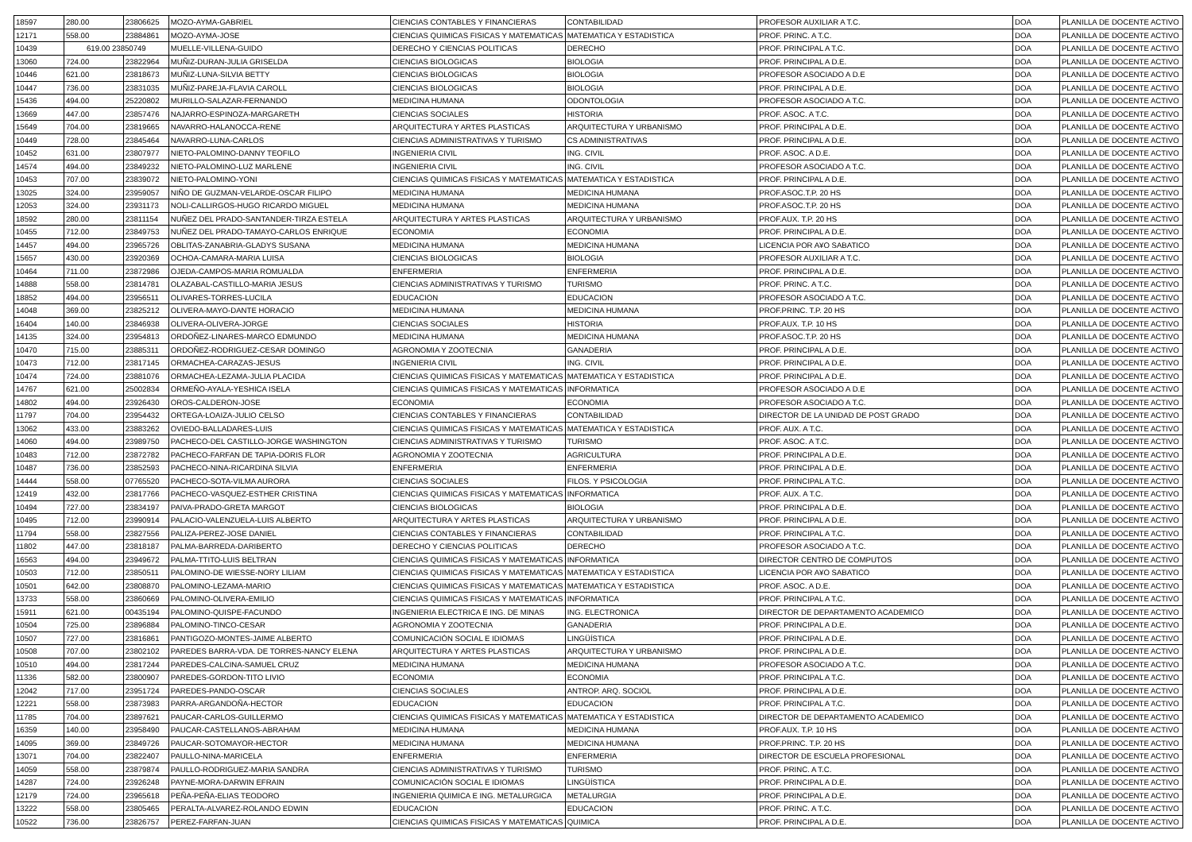| 18597 | 280.00 | 23806625 | MOZO-AYMA-GABRIEL | CIENCIAS CONTABLES Y FINANCIERAS | CONTABILIDAD | PROFESOR AUXILIAR A T.C. | DOA | PLANILLA DE DOCENTE ACTIVO |
| 12171 | 558.00 | 23884861 | MOZO-AYMA-JOSE | CIENCIAS QUIMICAS FISICAS Y MATEMATICAS | MATEMATICA Y ESTADISTICA | PROF. PRINC. A T.C. | DOA | PLANILLA DE DOCENTE ACTIVO |
| 10439 | 619.00 23850749 | | MUELLE-VILLENA-GUIDO | DERECHO Y CIENCIAS POLITICAS | DERECHO | PROF. PRINCIPAL A T.C. | DOA | PLANILLA DE DOCENTE ACTIVO |
| 13060 | 724.00 | 23822964 | MUÑIZ-DURAN-JULIA GRISELDA | CIENCIAS BIOLOGICAS | BIOLOGIA | PROF. PRINCIPAL A D.E. | DOA | PLANILLA DE DOCENTE ACTIVO |
| 10446 | 621.00 | 23818673 | MUÑIZ-LUNA-SILVIA BETTY | CIENCIAS BIOLOGICAS | BIOLOGIA | PROFESOR ASOCIADO A D.E | DOA | PLANILLA DE DOCENTE ACTIVO |
| 10447 | 736.00 | 23831035 | MUÑIZ-PAREJA-FLAVIA CAROLL | CIENCIAS BIOLOGICAS | BIOLOGIA | PROF. PRINCIPAL A D.E. | DOA | PLANILLA DE DOCENTE ACTIVO |
| 15436 | 494.00 | 25220802 | MURILLO-SALAZAR-FERNANDO | MEDICINA HUMANA | ODONTOLOGIA | PROFESOR ASOCIADO A T.C. | DOA | PLANILLA DE DOCENTE ACTIVO |
| 13669 | 447.00 | 23857476 | NAJARRO-ESPINOZA-MARGARETH | CIENCIAS SOCIALES | HISTORIA | PROF. ASOC. A T.C. | DOA | PLANILLA DE DOCENTE ACTIVO |
| 15649 | 704.00 | 23819665 | NAVARRO-HALANOCCA-RENE | ARQUITECTURA Y ARTES PLASTICAS | ARQUITECTURA Y URBANISMO | PROF. PRINCIPAL A D.E. | DOA | PLANILLA DE DOCENTE ACTIVO |
| 10449 | 728.00 | 23845464 | NAVARRO-LUNA-CARLOS | CIENCIAS ADMINISTRATIVAS Y TURISMO | CS ADMINISTRATIVAS | PROF. PRINCIPAL A D.E. | DOA | PLANILLA DE DOCENTE ACTIVO |
| 10452 | 631.00 | 23807977 | NIETO-PALOMINO-DANNY TEOFILO | INGENIERIA CIVIL | ING. CIVIL | PROF. ASOC. A D.E. | DOA | PLANILLA DE DOCENTE ACTIVO |
| 14574 | 494.00 | 23849232 | NIETO-PALOMINO-LUZ MARLENE | INGENIERIA CIVIL | ING. CIVIL | PROFESOR ASOCIADO A T.C. | DOA | PLANILLA DE DOCENTE ACTIVO |
| 10453 | 707.00 | 23839072 | NIETO-PALOMINO-YONI | CIENCIAS QUIMICAS FISICAS Y MATEMATICAS | MATEMATICA Y ESTADISTICA | PROF. PRINCIPAL A D.E. | DOA | PLANILLA DE DOCENTE ACTIVO |
| 13025 | 324.00 | 23959057 | NIÑO DE GUZMAN-VELARDE-OSCAR FILIPO | MEDICINA HUMANA | MEDICINA HUMANA | PROF.ASOC.T.P. 20 HS | DOA | PLANILLA DE DOCENTE ACTIVO |
| 12053 | 324.00 | 23931173 | NOLI-CALLIRGOS-HUGO RICARDO MIGUEL | MEDICINA HUMANA | MEDICINA HUMANA | PROF.ASOC.T.P. 20 HS | DOA | PLANILLA DE DOCENTE ACTIVO |
| 18592 | 280.00 | 23811154 | NUÑEZ DEL PRADO-SANTANDER-TIRZA ESTELA | ARQUITECTURA Y ARTES PLASTICAS | ARQUITECTURA Y URBANISMO | PROF.AUX. T.P. 20 HS | DOA | PLANILLA DE DOCENTE ACTIVO |
| 10455 | 712.00 | 23849753 | NUÑEZ DEL PRADO-TAMAYO-CARLOS ENRIQUE | ECONOMIA | ECONOMIA | PROF. PRINCIPAL A D.E. | DOA | PLANILLA DE DOCENTE ACTIVO |
| 14457 | 494.00 | 23965726 | OBLITAS-ZANABRIA-GLADYS SUSANA | MEDICINA HUMANA | MEDICINA HUMANA | LICENCIA POR A¥O SABATICO | DOA | PLANILLA DE DOCENTE ACTIVO |
| 15657 | 430.00 | 23920369 | OCHOA-CAMARA-MARIA LUISA | CIENCIAS BIOLOGICAS | BIOLOGIA | PROFESOR AUXILIAR A T.C. | DOA | PLANILLA DE DOCENTE ACTIVO |
| 10464 | 711.00 | 23872986 | OJEDA-CAMPOS-MARIA ROMUALDA | ENFERMERIA | ENFERMERIA | PROF. PRINCIPAL A D.E. | DOA | PLANILLA DE DOCENTE ACTIVO |
| 14888 | 558.00 | 23814781 | OLAZABAL-CASTILLO-MARIA JESUS | CIENCIAS ADMINISTRATIVAS Y TURISMO | TURISMO | PROF. PRINC. A T.C. | DOA | PLANILLA DE DOCENTE ACTIVO |
| 18852 | 494.00 | 23956511 | OLIVARES-TORRES-LUCILA | EDUCACION | EDUCACION | PROFESOR ASOCIADO A T.C. | DOA | PLANILLA DE DOCENTE ACTIVO |
| 14048 | 369.00 | 23825212 | OLIVERA-MAYO-DANTE HORACIO | MEDICINA HUMANA | MEDICINA HUMANA | PROF.PRINC. T.P. 20 HS | DOA | PLANILLA DE DOCENTE ACTIVO |
| 16404 | 140.00 | 23846938 | OLIVERA-OLIVERA-JORGE | CIENCIAS SOCIALES | HISTORIA | PROF.AUX. T.P. 10 HS | DOA | PLANILLA DE DOCENTE ACTIVO |
| 14135 | 324.00 | 23954813 | ORDOÑEZ-LINARES-MARCO EDMUNDO | MEDICINA HUMANA | MEDICINA HUMANA | PROF.ASOC.T.P. 20 HS | DOA | PLANILLA DE DOCENTE ACTIVO |
| 10470 | 715.00 | 23885311 | ORDOÑEZ-RODRIGUEZ-CESAR DOMINGO | AGRONOMIA Y ZOOTECNIA | GANADERIA | PROF. PRINCIPAL A D.E. | DOA | PLANILLA DE DOCENTE ACTIVO |
| 10473 | 712.00 | 23817145 | ORMACHEA-CARAZAS-JESUS | INGENIERIA CIVIL | ING. CIVIL | PROF. PRINCIPAL A D.E. | DOA | PLANILLA DE DOCENTE ACTIVO |
| 10474 | 724.00 | 23881076 | ORMACHEA-LEZAMA-JULIA PLACIDA | CIENCIAS QUIMICAS FISICAS Y MATEMATICAS | MATEMATICA Y ESTADISTICA | PROF. PRINCIPAL A D.E. | DOA | PLANILLA DE DOCENTE ACTIVO |
| 14767 | 621.00 | 25002834 | ORMEÑO-AYALA-YESHICA ISELA | CIENCIAS QUIMICAS FISICAS Y MATEMATICAS | INFORMATICA | PROFESOR ASOCIADO A D.E | DOA | PLANILLA DE DOCENTE ACTIVO |
| 14802 | 494.00 | 23926430 | OROS-CALDERON-JOSE | ECONOMIA | ECONOMIA | PROFESOR ASOCIADO A T.C. | DOA | PLANILLA DE DOCENTE ACTIVO |
| 11797 | 704.00 | 23954432 | ORTEGA-LOAIZA-JULIO CELSO | CIENCIAS CONTABLES Y FINANCIERAS | CONTABILIDAD | DIRECTOR DE LA UNIDAD DE POST GRADO | DOA | PLANILLA DE DOCENTE ACTIVO |
| 13062 | 433.00 | 23883262 | OVIEDO-BALLADARES-LUIS | CIENCIAS QUIMICAS FISICAS Y MATEMATICAS | MATEMATICA Y ESTADISTICA | PROF. AUX. A T.C. | DOA | PLANILLA DE DOCENTE ACTIVO |
| 14060 | 494.00 | 23989750 | PACHECO-DEL CASTILLO-JORGE WASHINGTON | CIENCIAS ADMINISTRATIVAS Y TURISMO | TURISMO | PROF. ASOC. A T.C. | DOA | PLANILLA DE DOCENTE ACTIVO |
| 10483 | 712.00 | 23872782 | PACHECO-FARFAN DE TAPIA-DORIS FLOR | AGRONOMIA Y ZOOTECNIA | AGRICULTURA | PROF. PRINCIPAL A D.E. | DOA | PLANILLA DE DOCENTE ACTIVO |
| 10487 | 736.00 | 23852593 | PACHECO-NINA-RICARDINA SILVIA | ENFERMERIA | ENFERMERIA | PROF. PRINCIPAL A D.E. | DOA | PLANILLA DE DOCENTE ACTIVO |
| 14444 | 558.00 | 07765520 | PACHECO-SOTA-VILMA AURORA | CIENCIAS SOCIALES | FILOS. Y PSICOLOGIA | PROF. PRINCIPAL A T.C. | DOA | PLANILLA DE DOCENTE ACTIVO |
| 12419 | 432.00 | 23817766 | PACHECO-VASQUEZ-ESTHER CRISTINA | CIENCIAS QUIMICAS FISICAS Y MATEMATICAS | INFORMATICA | PROF. AUX. A T.C. | DOA | PLANILLA DE DOCENTE ACTIVO |
| 10494 | 727.00 | 23834197 | PAIVA-PRADO-GRETA MARGOT | CIENCIAS BIOLOGICAS | BIOLOGIA | PROF. PRINCIPAL A D.E. | DOA | PLANILLA DE DOCENTE ACTIVO |
| 10495 | 712.00 | 23990914 | PALACIO-VALENZUELA-LUIS ALBERTO | ARQUITECTURA Y ARTES PLASTICAS | ARQUITECTURA Y URBANISMO | PROF. PRINCIPAL A D.E. | DOA | PLANILLA DE DOCENTE ACTIVO |
| 11794 | 558.00 | 23827556 | PALIZA-PEREZ-JOSE DANIEL | CIENCIAS CONTABLES Y FINANCIERAS | CONTABILIDAD | PROF. PRINCIPAL A T.C. | DOA | PLANILLA DE DOCENTE ACTIVO |
| 11802 | 447.00 | 23818187 | PALMA-BARREDA-DARIBERTO | DERECHO Y CIENCIAS POLITICAS | DERECHO | PROFESOR ASOCIADO A T.C. | DOA | PLANILLA DE DOCENTE ACTIVO |
| 16563 | 494.00 | 23949672 | PALMA-TTITO-LUIS BELTRAN | CIENCIAS QUIMICAS FISICAS Y MATEMATICAS | INFORMATICA | DIRECTOR CENTRO DE COMPUTOS | DOA | PLANILLA DE DOCENTE ACTIVO |
| 10503 | 712.00 | 23850511 | PALOMINO-DE WIESSE-NORY LILIAM | CIENCIAS QUIMICAS FISICAS Y MATEMATICAS | MATEMATICA Y ESTADISTICA | LICENCIA POR A¥O SABATICO | DOA | PLANILLA DE DOCENTE ACTIVO |
| 10501 | 642.00 | 23808870 | PALOMINO-LEZAMA-MARIO | CIENCIAS QUIMICAS FISICAS Y MATEMATICAS | MATEMATICA Y ESTADISTICA | PROF. ASOC. A D.E. | DOA | PLANILLA DE DOCENTE ACTIVO |
| 13733 | 558.00 | 23860669 | PALOMINO-OLIVERA-EMILIO | CIENCIAS QUIMICAS FISICAS Y MATEMATICAS | INFORMATICA | PROF. PRINCIPAL A T.C. | DOA | PLANILLA DE DOCENTE ACTIVO |
| 15911 | 621.00 | 00435194 | PALOMINO-QUISPE-FACUNDO | INGENIERIA ELECTRICA E ING. DE MINAS | ING. ELECTRONICA | DIRECTOR DE DEPARTAMENTO ACADEMICO | DOA | PLANILLA DE DOCENTE ACTIVO |
| 10504 | 725.00 | 23896884 | PALOMINO-TINCO-CESAR | AGRONOMIA Y ZOOTECNIA | GANADERIA | PROF. PRINCIPAL A D.E. | DOA | PLANILLA DE DOCENTE ACTIVO |
| 10507 | 727.00 | 23816861 | PANTIGOZO-MONTES-JAIME ALBERTO | COMUNICACIÓN SOCIAL E IDIOMAS | LINGÜÍSTICA | PROF. PRINCIPAL A D.E. | DOA | PLANILLA DE DOCENTE ACTIVO |
| 10508 | 707.00 | 23802102 | PAREDES BARRA-VDA. DE TORRES-NANCY ELENA | ARQUITECTURA Y ARTES PLASTICAS | ARQUITECTURA Y URBANISMO | PROF. PRINCIPAL A D.E. | DOA | PLANILLA DE DOCENTE ACTIVO |
| 10510 | 494.00 | 23817244 | PAREDES-CALCINA-SAMUEL CRUZ | MEDICINA HUMANA | MEDICINA HUMANA | PROFESOR ASOCIADO A T.C. | DOA | PLANILLA DE DOCENTE ACTIVO |
| 11336 | 582.00 | 23800907 | PAREDES-GORDON-TITO LIVIO | ECONOMIA | ECONOMIA | PROF. PRINCIPAL A T.C. | DOA | PLANILLA DE DOCENTE ACTIVO |
| 12042 | 717.00 | 23951724 | PAREDES-PANDO-OSCAR | CIENCIAS SOCIALES | ANTROP. ARQ. SOCIOL | PROF. PRINCIPAL A D.E. | DOA | PLANILLA DE DOCENTE ACTIVO |
| 12221 | 558.00 | 23873983 | PARRA-ARGANDOÑA-HECTOR | EDUCACION | EDUCACION | PROF. PRINCIPAL A T.C. | DOA | PLANILLA DE DOCENTE ACTIVO |
| 11785 | 704.00 | 23897621 | PAUCAR-CARLOS-GUILLERMO | CIENCIAS QUIMICAS FISICAS Y MATEMATICAS | MATEMATICA Y ESTADISTICA | DIRECTOR DE DEPARTAMENTO ACADEMICO | DOA | PLANILLA DE DOCENTE ACTIVO |
| 16359 | 140.00 | 23958490 | PAUCAR-CASTELLANOS-ABRAHAM | MEDICINA HUMANA | MEDICINA HUMANA | PROF.AUX. T.P. 10 HS | DOA | PLANILLA DE DOCENTE ACTIVO |
| 14095 | 369.00 | 23849726 | PAUCAR-SOTOMAYOR-HECTOR | MEDICINA HUMANA | MEDICINA HUMANA | PROF.PRINC. T.P. 20 HS | DOA | PLANILLA DE DOCENTE ACTIVO |
| 13071 | 704.00 | 23822407 | PAULLO-NINA-MARICELA | ENFERMERIA | ENFERMERIA | DIRECTOR DE ESCUELA PROFESIONAL | DOA | PLANILLA DE DOCENTE ACTIVO |
| 14059 | 558.00 | 23879874 | PAULLO-RODRIGUEZ-MARIA SANDRA | CIENCIAS ADMINISTRATIVAS Y TURISMO | TURISMO | PROF. PRINC. A T.C. | DOA | PLANILLA DE DOCENTE ACTIVO |
| 14287 | 724.00 | 23926248 | PAYNE-MORA-DARWIN EFRAIN | COMUNICACIÓN SOCIAL E IDIOMAS | LINGÜÍSTICA | PROF. PRINCIPAL A D.E. | DOA | PLANILLA DE DOCENTE ACTIVO |
| 12179 | 724.00 | 23965618 | PEÑA-PEÑA-ELIAS TEODORO | INGENIERIA QUIMICA E ING. METALURGICA | METALURGIA | PROF. PRINCIPAL A D.E. | DOA | PLANILLA DE DOCENTE ACTIVO |
| 13222 | 558.00 | 23805465 | PERALTA-ALVAREZ-ROLANDO EDWIN | EDUCACION | EDUCACION | PROF. PRINC. A T.C. | DOA | PLANILLA DE DOCENTE ACTIVO |
| 10522 | 736.00 | 23826757 | PEREZ-FARFAN-JUAN | CIENCIAS QUIMICAS FISICAS Y MATEMATICAS | QUIMICA | PROF. PRINCIPAL A D.E. | DOA | PLANILLA DE DOCENTE ACTIVO |